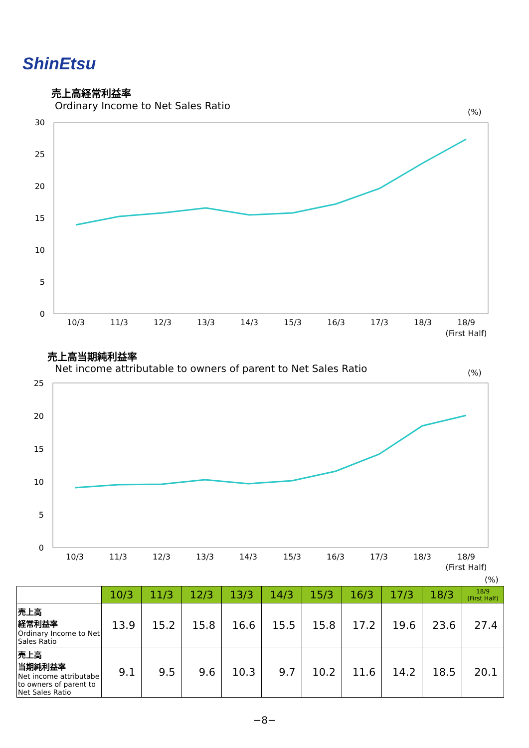ShinEtsu
売上高経常利益率
Ordinary Income to Net Sales Ratio
(%)
30
25
20
15
10
5
0
10/3
11/3
12/3
13/3
14/3
15/3
16/3
17/3
18/3
18/9
(First Half)
売上高当期純利益率
Net income attributable to owners of parent to Net Sales Ratio
(%)
25
20
15
10
5
0
10/3
11/3
12/3
13/3
14/3
15/3
16/3
17/3
18/3
18/9
(First Half)
(%)
| | 10/3 | 11/3 | 12/3 | 13/3 | 14/3 | 15/3 | 16/3 | 17/3 | 18/3 | 18/9 (First Half) |
| --- | --- | --- | --- | --- | --- | --- | --- | --- | --- | --- |
| 売上高 経常利益率 Ordinary Income to Net Sales Ratio | 13.9 | 15.2 | 15.8 | 16.6 | 15.5 | 15.8 | 17.2 | 19.6 | 23.6 | 27.4 |
| 売上高 当期純利益率 Net income attributabe to owners of parent to Net Sales Ratio | 9.1 | 9.5 | 9.6 | 10.3 | 9.7 | 10.2 | 11.6 | 14.2 | 18.5 | 20.1 |
−8−